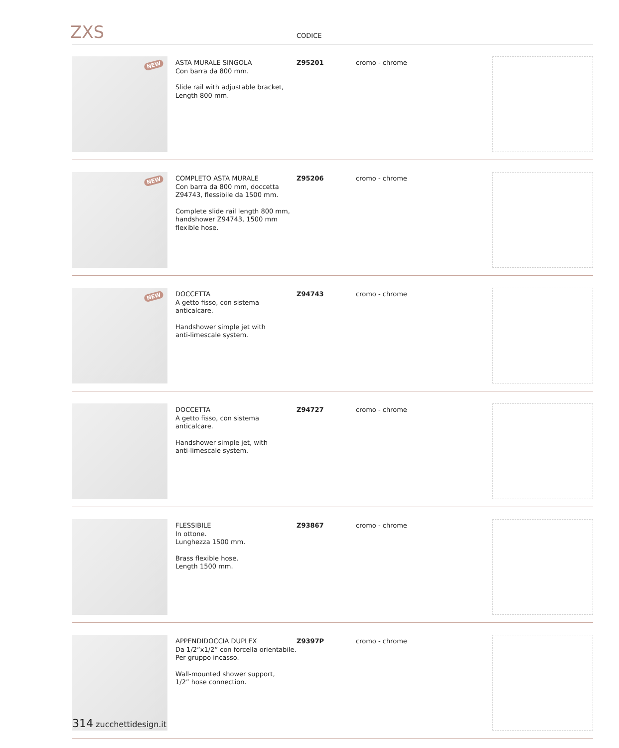ZXS CODICE
| NEW | ASTA MURALE SINGOLA Con barra da 800 mm. Slide rail with adjustable bracket, Length 800 mm. | Z95201 | cromo - chrome | |
| NEW | COMPLETO ASTA MURALE Con barra da 800 mm, doccetta Z94743, flessibile da 1500 mm. Complete slide rail length 800 mm, handshower Z94743, 1500 mm flexible hose. | Z95206 | cromo - chrome | |
| NEW | DOCCETTA A getto fisso, con sistema anticalcare. Handshower simple jet with anti-limescale system. | Z94743 | cromo - chrome | |
| | DOCCETTA A getto fisso, con sistema anticalcare. Handshower simple jet, with anti-limescale system. | Z94727 | cromo - chrome | |
| | FLESSIBILE In ottone. Lunghezza 1500 mm. Brass flexible hose. Length 1500 mm. | Z93867 | cromo - chrome | |
| | APPENDIDOCCIA DUPLEX Da 1/2”x1/2” con forcella orientabile. Per gruppo incasso. Wall-mounted shower support, 1/2” hose connection. | Z9397P | cromo - chrome | |
314 zucchettidesign.it